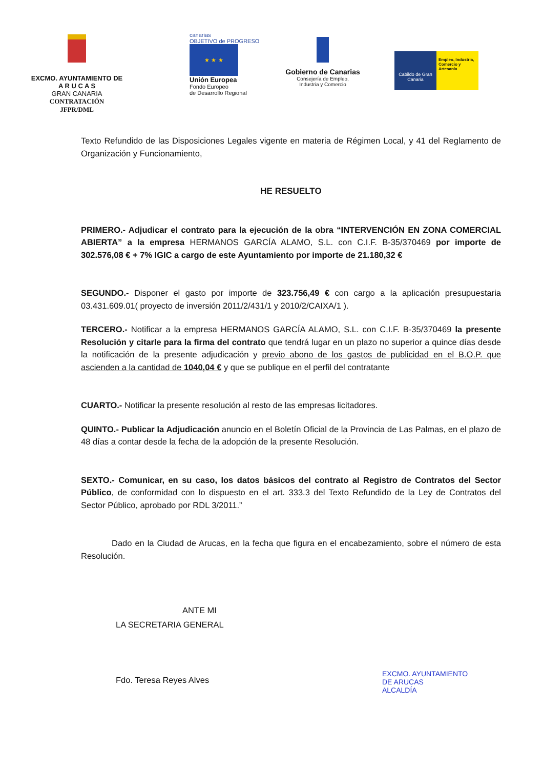EXCMO. AYUNTAMIENTO DE
A R U C A S
GRAN CANARIA
CONTRATACIÓN
JFPR/DML
canarias
OBJETIVO de PROGRESO
★ ★ ★
Unión Europea
Fondo Europeo
de Desarrollo Regional
Gobierno de Canarias
Consejería de Empleo,
Industria y Comercio
Cabildo de Gran Canaria
Empleo, Industria, Comercio y Artesanía
Texto Refundido de las Disposiciones Legales vigente en materia de Régimen Local, y 41 del Reglamento de Organización y Funcionamiento,
HE RESUELTO
PRIMERO.- Adjudicar el contrato para la ejecución de la obra “INTERVENCIÓN EN ZONA COMERCIAL ABIERTA” a la empresa HERMANOS GARCÍA ALAMO, S.L. con C.I.F. B-35/370469 por importe de 302.576,08 € + 7% IGIC a cargo de este Ayuntamiento por importe de 21.180,32 €
SEGUNDO.- Disponer el gasto por importe de 323.756,49 € con cargo a la aplicación presupuestaria 03.431.609.01( proyecto de inversión 2011/2/431/1 y 2010/2/CAIXA/1 ).
TERCERO.- Notificar a la empresa HERMANOS GARCÍA ALAMO, S.L. con C.I.F. B-35/370469 la presente Resolución y citarle para la firma del contrato que tendrá lugar en un plazo no superior a quince días desde la notificación de la presente adjudicación y previo abono de los gastos de publicidad en el B.O.P. que ascienden a la cantidad de 1040,04 € y que se publique en el perfil del contratante
CUARTO.- Notificar la presente resolución al resto de las empresas licitadores.
QUINTO.- Publicar la Adjudicación anuncio en el Boletín Oficial de la Provincia de Las Palmas, en el plazo de 48 días a contar desde la fecha de la adopción de la presente Resolución.
SEXTO.- Comunicar, en su caso, los datos básicos del contrato al Registro de Contratos del Sector Público, de conformidad con lo dispuesto en el art. 333.3 del Texto Refundido de la Ley de Contratos del Sector Público, aprobado por RDL 3/2011.”
Dado en la Ciudad de Arucas, en la fecha que figura en el encabezamiento, sobre el número de esta Resolución.
ANTE MI
LA SECRETARIA GENERAL
Fdo. Teresa Reyes Alves
EXCMO. AYUNTAMIENTO
DE ARUCAS
ALCALDÍA